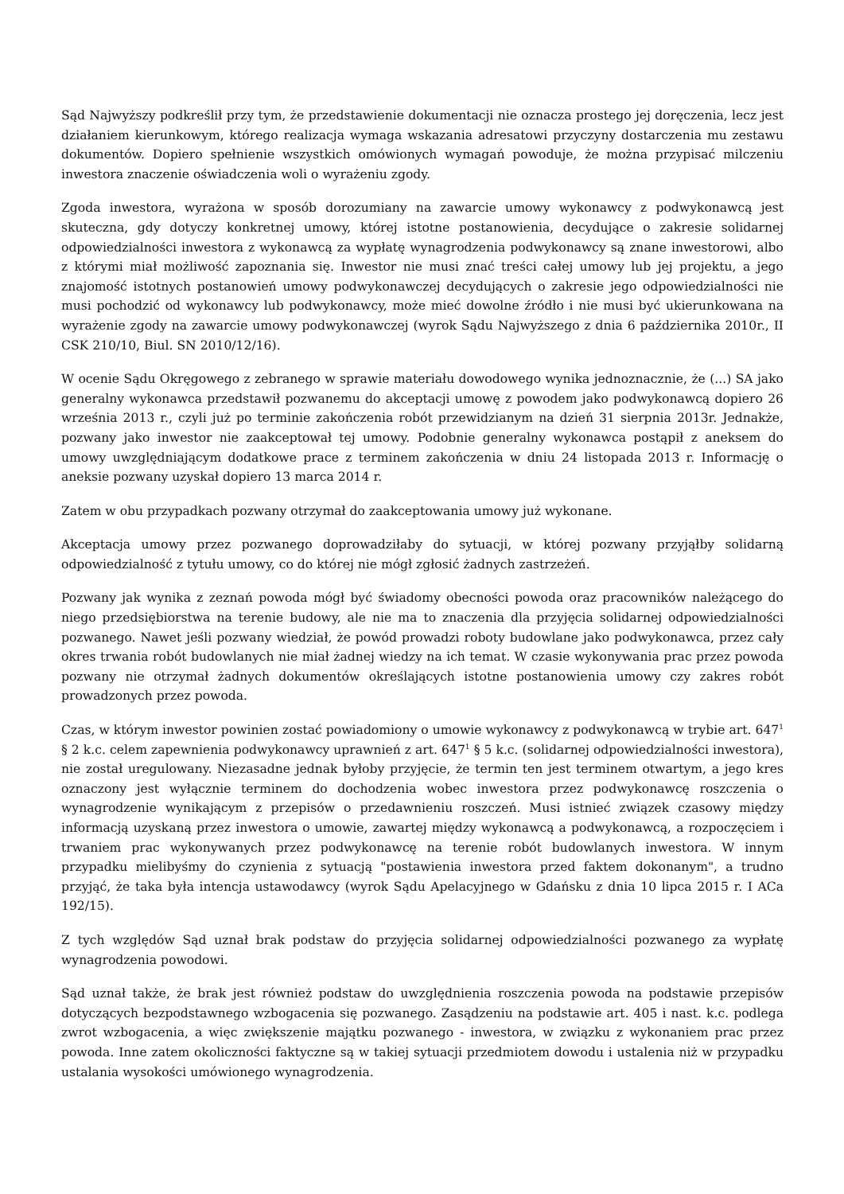Sąd Najwyższy podkreślił przy tym, że przedstawienie dokumentacji nie oznacza prostego jej doręczenia, lecz jest działaniem kierunkowym, którego realizacja wymaga wskazania adresatowi przyczyny dostarczenia mu zestawu dokumentów. Dopiero spełnienie wszystkich omówionych wymagań powoduje, że można przypisać milczeniu inwestora znaczenie oświadczenia woli o wyrażeniu zgody.
Zgoda inwestora, wyrażona w sposób dorozumiany na zawarcie umowy wykonawcy z podwykonawcą jest skuteczna, gdy dotyczy konkretnej umowy, której istotne postanowienia, decydujące o zakresie solidarnej odpowiedzialności inwestora z wykonawcą za wypłatę wynagrodzenia podwykonawcy są znane inwestorowi, albo z którymi miał możliwość zapoznania się. Inwestor nie musi znać treści całej umowy lub jej projektu, a jego znajomość istotnych postanowień umowy podwykonawczej decydujących o zakresie jego odpowiedzialności nie musi pochodzić od wykonawcy lub podwykonawcy, może mieć dowolne źródło i nie musi być ukierunkowana na wyrażenie zgody na zawarcie umowy podwykonawczej (wyrok Sądu Najwyższego z dnia 6 października 2010r., II CSK 210/10, Biul. SN 2010/12/16).
W ocenie Sądu Okręgowego z zebranego w sprawie materiału dowodowego wynika jednoznacznie, że (...) SA jako generalny wykonawca przedstawił pozwanemu do akceptacji umowę z powodem jako podwykonawcą dopiero 26 września 2013 r., czyli już po terminie zakończenia robót przewidzianym na dzień 31 sierpnia 2013r. Jednakże, pozwany jako inwestor nie zaakceptował tej umowy. Podobnie generalny wykonawca postąpił z aneksem do umowy uwzględniającym dodatkowe prace z terminem zakończenia w dniu 24 listopada 2013 r. Informację o aneksie pozwany uzyskał dopiero 13 marca 2014 r.
Zatem w obu przypadkach pozwany otrzymał do zaakceptowania umowy już wykonane.
Akceptacja umowy przez pozwanego doprowadziłaby do sytuacji, w której pozwany przyjąłby solidarną odpowiedzialność z tytułu umowy, co do której nie mógł zgłosić żadnych zastrzeżeń.
Pozwany jak wynika z zeznań powoda mógł być świadomy obecności powoda oraz pracowników należącego do niego przedsiębiorstwa na terenie budowy, ale nie ma to znaczenia dla przyjęcia solidarnej odpowiedzialności pozwanego. Nawet jeśli pozwany wiedział, że powód prowadzi roboty budowlane jako podwykonawca, przez cały okres trwania robót budowlanych nie miał żadnej wiedzy na ich temat. W czasie wykonywania prac przez powoda pozwany nie otrzymał żadnych dokumentów określających istotne postanowienia umowy czy zakres robót prowadzonych przez powoda.
Czas, w którym inwestor powinien zostać powiadomiony o umowie wykonawcy z podwykonawcą w trybie art. 647<sup>1</sup> § 2 k.c. celem zapewnienia podwykonawcy uprawnień z art. 647<sup>1</sup> § 5 k.c. (solidarnej odpowiedzialności inwestora), nie został uregulowany. Niezasadne jednak byłoby przyjęcie, że termin ten jest terminem otwartym, a jego kres oznaczony jest wyłącznie terminem do dochodzenia wobec inwestora przez podwykonawcę roszczenia o wynagrodzenie wynikającym z przepisów o przedawnieniu roszczeń. Musi istnieć związek czasowy między informacją uzyskaną przez inwestora o umowie, zawartej między wykonawcą a podwykonawcą, a rozpoczęciem i trwaniem prac wykonywanych przez podwykonawcę na terenie robót budowlanych inwestora. W innym przypadku mielibyśmy do czynienia z sytuacją "postawienia inwestora przed faktem dokonanym", a trudno przyjąć, że taka była intencja ustawodawcy (wyrok Sądu Apelacyjnego w Gdańsku z dnia 10 lipca 2015 r. I ACa 192/15).
Z tych względów Sąd uznał brak podstaw do przyjęcia solidarnej odpowiedzialności pozwanego za wypłatę wynagrodzenia powodowi.
Sąd uznał także, że brak jest również podstaw do uwzględnienia roszczenia powoda na podstawie przepisów dotyczących bezpodstawnego wzbogacenia się pozwanego. Zasądzeniu na podstawie art. 405 i nast. k.c. podlega zwrot wzbogacenia, a więc zwiększenie majątku pozwanego - inwestora, w związku z wykonaniem prac przez powoda. Inne zatem okoliczności faktyczne są w takiej sytuacji przedmiotem dowodu i ustalenia niż w przypadku ustalania wysokości umówionego wynagrodzenia.